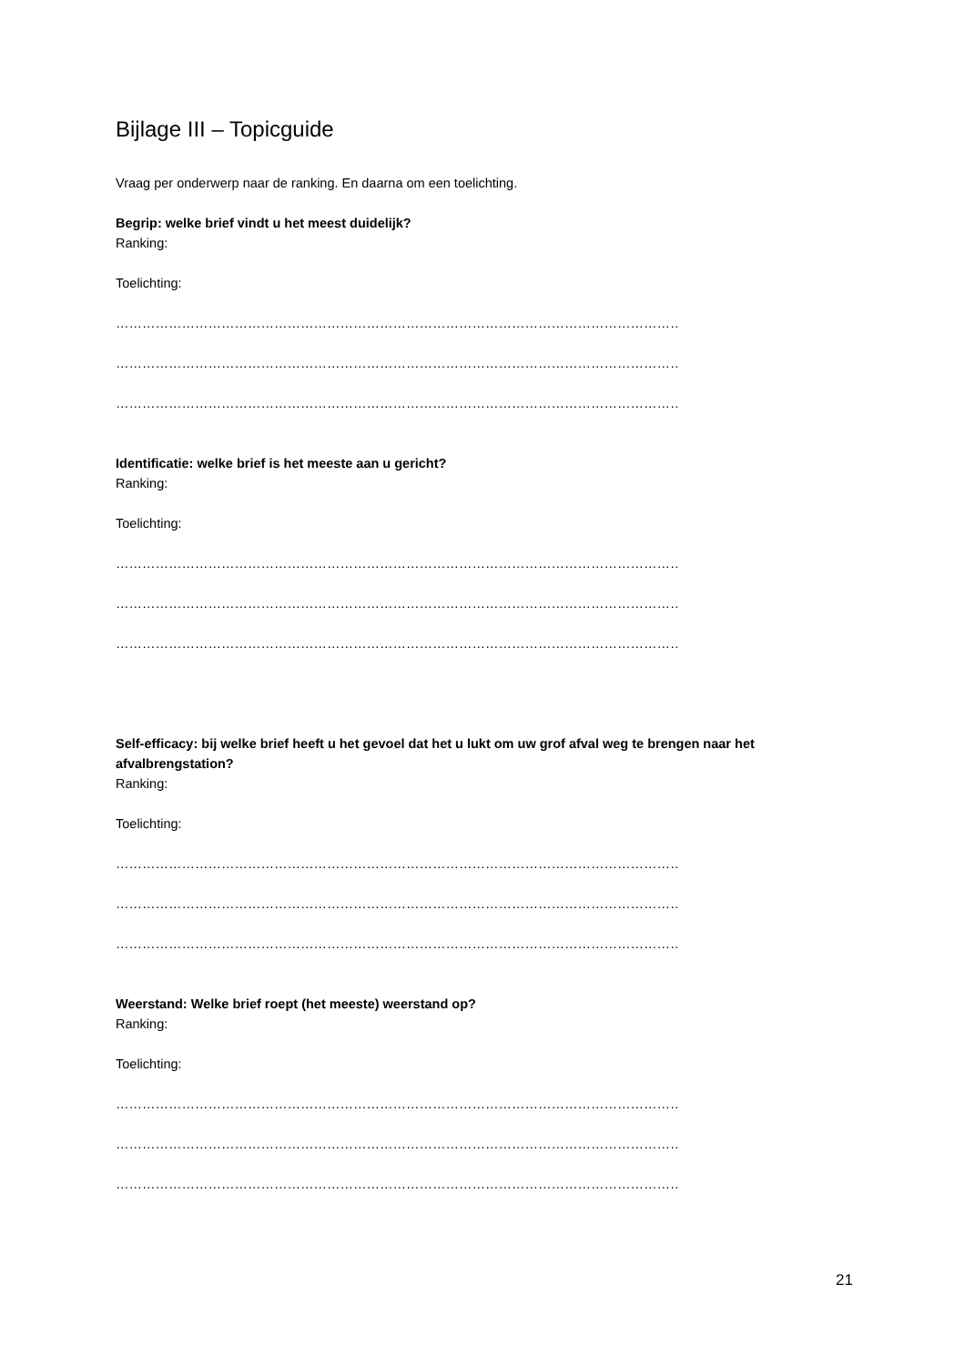Bijlage III – Topicguide
Vraag per onderwerp naar de ranking. En daarna om een toelichting.
Begrip: welke brief vindt u het meest duidelijk?
Ranking:
Toelichting:
……………………………………………………………………………………………………………………………….
……………………………………………………………………………………………………………………………….
……………………………………………………………………………………………………………………………….
Identificatie: welke brief is het meeste aan u gericht?
Ranking:
Toelichting:
……………………………………………………………………………………………………………………………….
……………………………………………………………………………………………………………………………….
……………………………………………………………………………………………………………………………….
Self-efficacy: bij welke brief heeft u het gevoel dat het u lukt om uw grof afval weg te brengen naar het afvalbrengstation?
Ranking:
Toelichting:
……………………………………………………………………………………………………………………………….
……………………………………………………………………………………………………………………………….
……………………………………………………………………………………………………………………………….
Weerstand: Welke brief roept (het meeste) weerstand op?
Ranking:
Toelichting:
……………………………………………………………………………………………………………………………….
……………………………………………………………………………………………………………………………….
……………………………………………………………………………………………………………………………….
21